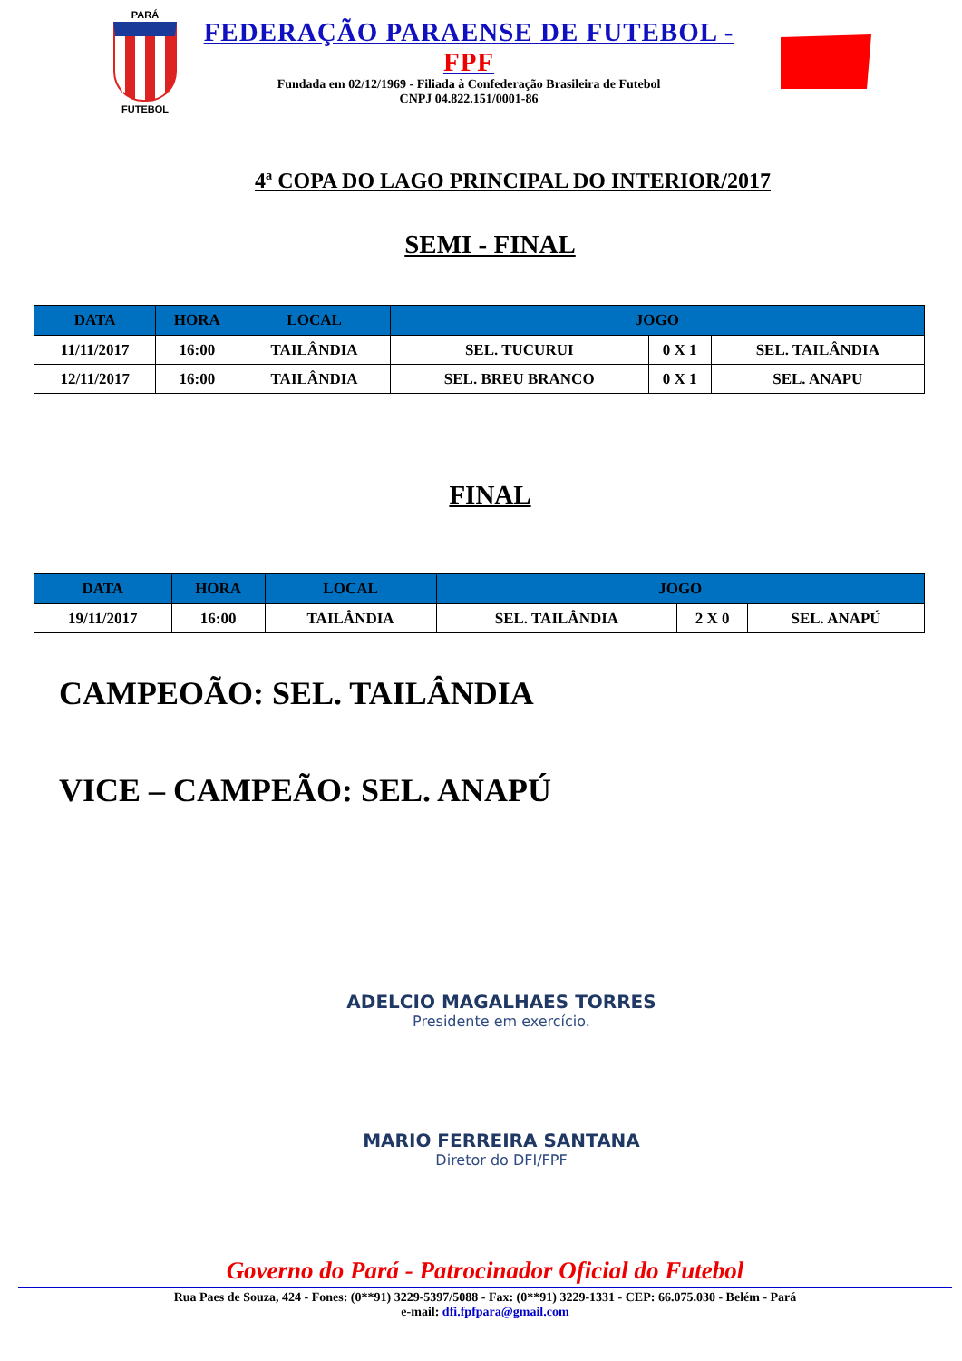PARÁ
FUTEBOL
FEDERAÇÃO PARAENSE DE FUTEBOL - FPF
Fundada em 02/12/1969 - Filiada à Confederação Brasileira de Futebol
CNPJ 04.822.151/0001-86
4ª COPA DO LAGO PRINCIPAL DO INTERIOR/2017
SEMI - FINAL
| DATA | HORA | LOCAL | JOGO | | |
| --- | --- | --- | --- | --- | --- |
| 11/11/2017 | 16:00 | TAILÂNDIA | SEL. TUCURUI | 0 X 1 | SEL. TAILÂNDIA |
| 12/11/2017 | 16:00 | TAILÂNDIA | SEL. BREU BRANCO | 0 X 1 | SEL. ANAPU |
FINAL
| DATA | HORA | LOCAL | JOGO | | |
| --- | --- | --- | --- | --- | --- |
| 19/11/2017 | 16:00 | TAILÂNDIA | SEL. TAILÂNDIA | 2 X 0 | SEL. ANAPÚ |
CAMPEOÃO: SEL. TAILÂNDIA
VICE – CAMPEÃO: SEL. ANAPÚ
ADELCIO MAGALHAES TORRES
Presidente em exercício.
MARIO FERREIRA SANTANA
Diretor do DFI/FPF
Governo do Pará - Patrocinador Oficial do Futebol
Rua Paes de Souza, 424 - Fones: (0**91) 3229-5397/5088 - Fax: (0**91) 3229-1331 - CEP: 66.075.030 - Belém - Pará
e-mail: dfi.fpfpara@gmail.com